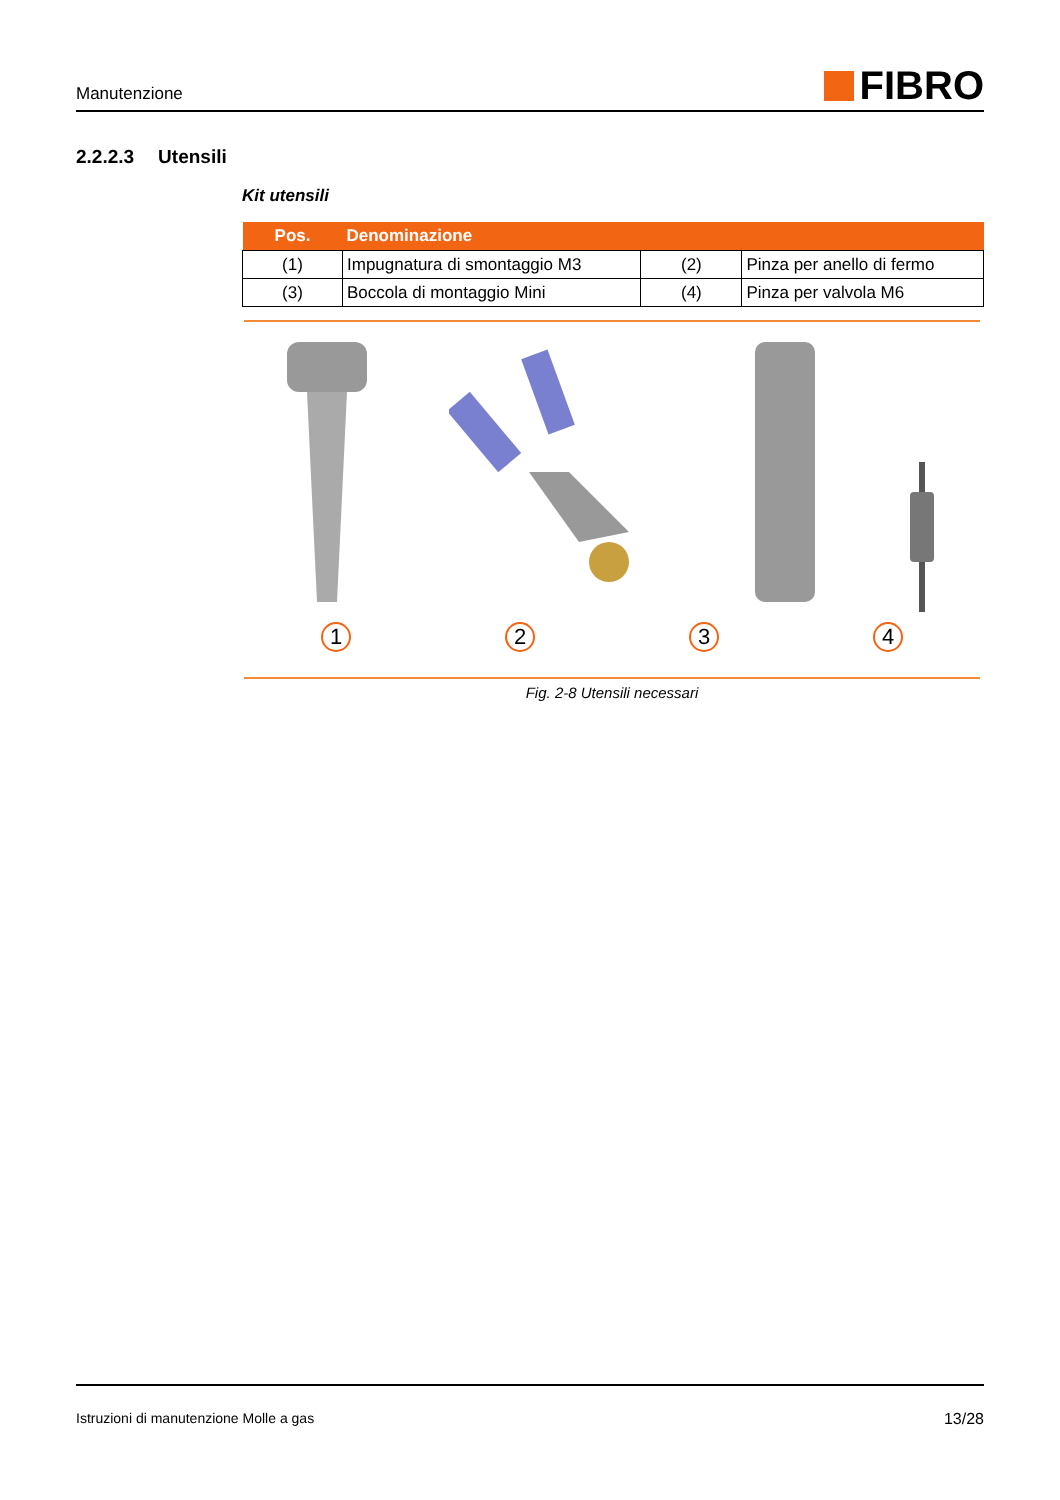Manutenzione
FIBRO
2.2.2.3 Utensili
Kit utensili
| Pos. | Denominazione | | |
| --- | --- | --- | --- |
| (1) | Impugnatura di smontaggio M3 | (2) | Pinza per anello di fermo |
| (3) | Boccola di montaggio Mini | (4) | Pinza per valvola M6 |
1 2 3 4
Fig. 2-8 Utensili necessari
Istruzioni di manutenzione Molle a gas 13/28